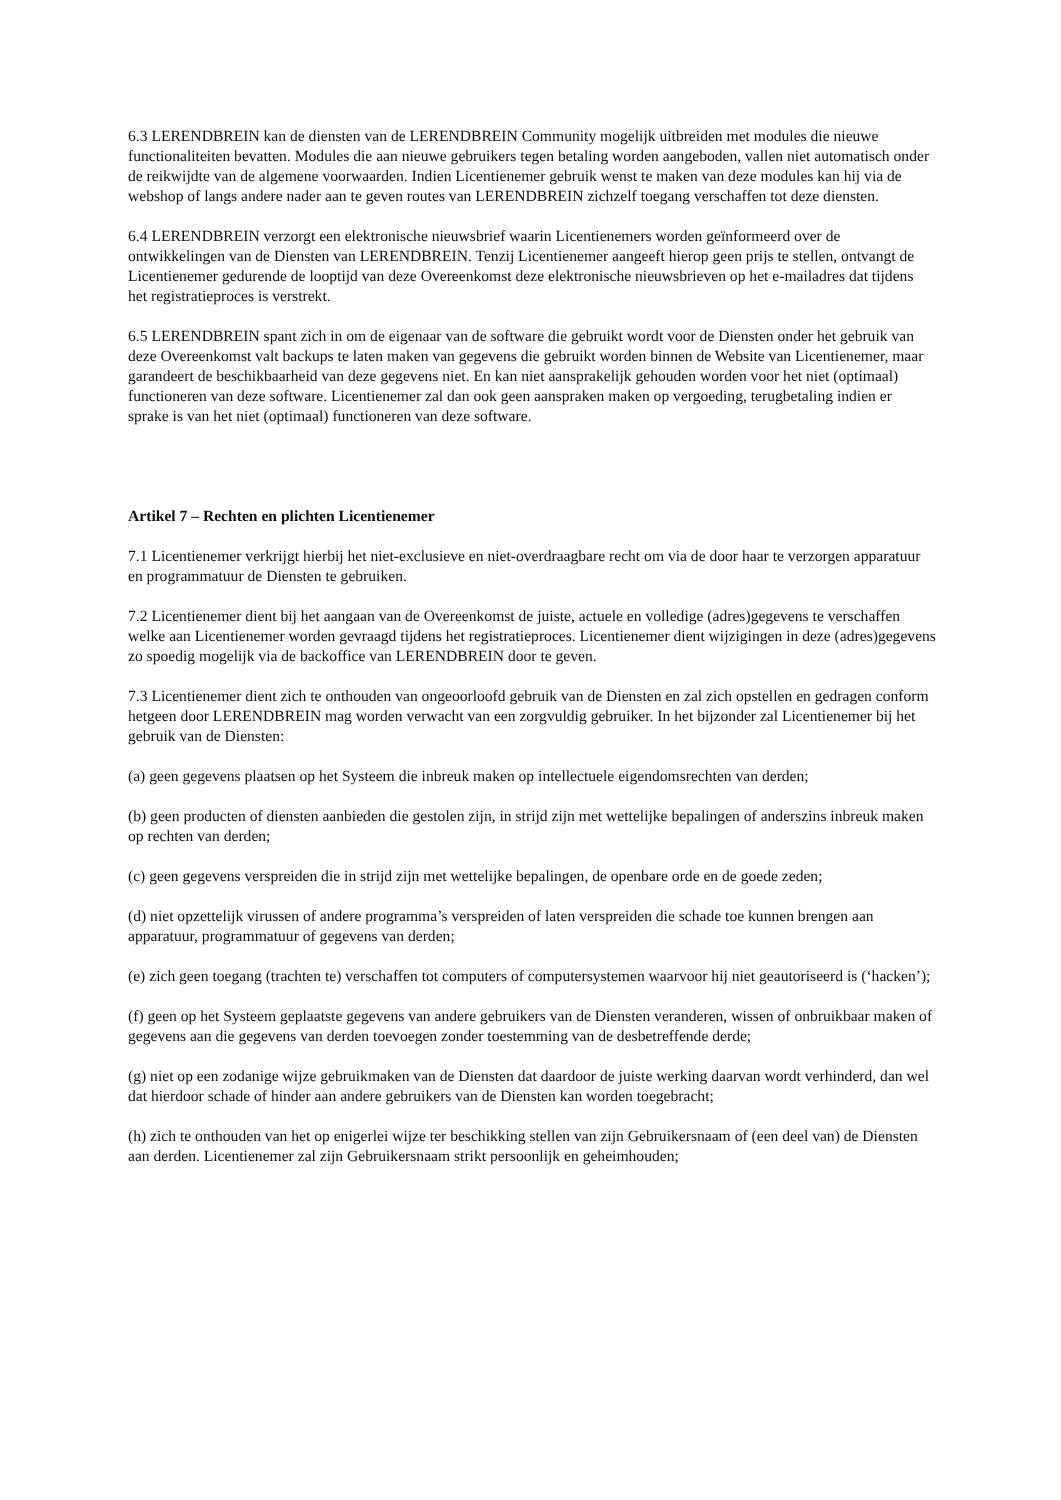6.3 LERENDBREIN kan de diensten van de LERENDBREIN Community mogelijk uitbreiden met modules die nieuwe functionaliteiten bevatten. Modules die aan nieuwe gebruikers tegen betaling worden aangeboden, vallen niet automatisch onder de reikwijdte van de algemene voorwaarden. Indien Licentienemer gebruik wenst te maken van deze modules kan hij via de webshop of langs andere nader aan te geven routes van LERENDBREIN zichzelf toegang verschaffen tot deze diensten.
6.4 LERENDBREIN verzorgt een elektronische nieuwsbrief waarin Licentienemers worden geïnformeerd over de ontwikkelingen van de Diensten van LERENDBREIN. Tenzij Licentienemer aangeeft hierop geen prijs te stellen, ontvangt de Licentienemer gedurende de looptijd van deze Overeenkomst deze elektronische nieuwsbrieven op het e-mailadres dat tijdens het registratieproces is verstrekt.
6.5 LERENDBREIN spant zich in om de eigenaar van de software die gebruikt wordt voor de Diensten onder het gebruik van deze Overeenkomst valt backups te laten maken van gegevens die gebruikt worden binnen de Website van Licentienemer, maar garandeert de beschikbaarheid van deze gegevens niet. En kan niet aansprakelijk gehouden worden voor het niet (optimaal) functioneren van deze software. Licentienemer zal dan ook geen aanspraken maken op vergoeding, terugbetaling indien er sprake is van het niet (optimaal) functioneren van deze software.
Artikel 7 – Rechten en plichten Licentienemer
7.1 Licentienemer verkrijgt hierbij het niet-exclusieve en niet-overdraagbare recht om via de door haar te verzorgen apparatuur en programmatuur de Diensten te gebruiken.
7.2 Licentienemer dient bij het aangaan van de Overeenkomst de juiste, actuele en volledige (adres)gegevens te verschaffen welke aan Licentienemer worden gevraagd tijdens het registratieproces. Licentienemer dient wijzigingen in deze (adres)gegevens zo spoedig mogelijk via de backoffice van LERENDBREIN door te geven.
7.3 Licentienemer dient zich te onthouden van ongeoorloofd gebruik van de Diensten en zal zich opstellen en gedragen conform hetgeen door LERENDBREIN mag worden verwacht van een zorgvuldig gebruiker. In het bijzonder zal Licentienemer bij het gebruik van de Diensten:
(a) geen gegevens plaatsen op het Systeem die inbreuk maken op intellectuele eigendomsrechten van derden;
(b) geen producten of diensten aanbieden die gestolen zijn, in strijd zijn met wettelijke bepalingen of anderszins inbreuk maken op rechten van derden;
(c) geen gegevens verspreiden die in strijd zijn met wettelijke bepalingen, de openbare orde en de goede zeden;
(d) niet opzettelijk virussen of andere programma’s verspreiden of laten verspreiden die schade toe kunnen brengen aan apparatuur, programmatuur of gegevens van derden;
(e) zich geen toegang (trachten te) verschaffen tot computers of computersystemen waarvoor hij niet geautoriseerd is (‘hacken’);
(f) geen op het Systeem geplaatste gegevens van andere gebruikers van de Diensten veranderen, wissen of onbruikbaar maken of gegevens aan die gegevens van derden toevoegen zonder toestemming van de desbetreffende derde;
(g) niet op een zodanige wijze gebruikmaken van de Diensten dat daardoor de juiste werking daarvan wordt verhinderd, dan wel dat hierdoor schade of hinder aan andere gebruikers van de Diensten kan worden toegebracht;
(h) zich te onthouden van het op enigerlei wijze ter beschikking stellen van zijn Gebruikersnaam of (een deel van) de Diensten aan derden. Licentienemer zal zijn Gebruikersnaam strikt persoonlijk en geheimhouden;